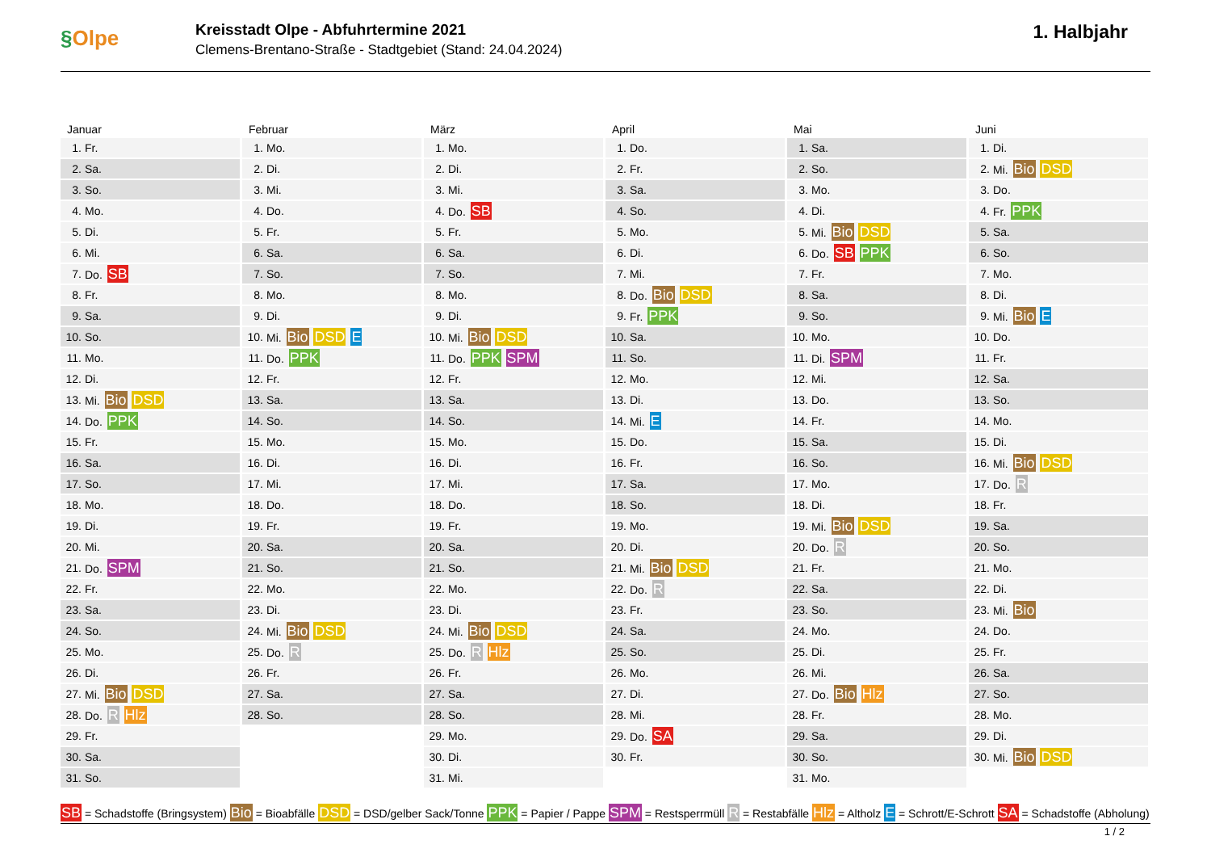§Olpe
Kreisstadt Olpe - Abfuhrtermine 2021
Clemens-Brentano-Straße - Stadtgebiet (Stand: 24.04.2024)
1. Halbjahr
Januar
| 1. | Fr. |
| 2. | Sa. |
| 3. | So. |
| 4. | Mo. |
| 5. | Di. |
| 6. | Mi. |
| 7. | Do. SB |
| 8. | Fr. |
| 9. | Sa. |
| 10. | So. |
| 11. | Mo. |
| 12. | Di. |
| 13. | Mi. Bio DSD |
| 14. | Do. PPK |
| 15. | Fr. |
| 16. | Sa. |
| 17. | So. |
| 18. | Mo. |
| 19. | Di. |
| 20. | Mi. |
| 21. | Do. SPM |
| 22. | Fr. |
| 23. | Sa. |
| 24. | So. |
| 25. | Mo. |
| 26. | Di. |
| 27. | Mi. Bio DSD |
| 28. | Do. R Hlz |
| 29. | Fr. |
| 30. | Sa. |
| 31. | So. |
Februar
| 1. | Mo. |
| 2. | Di. |
| 3. | Mi. |
| 4. | Do. |
| 5. | Fr. |
| 6. | Sa. |
| 7. | So. |
| 8. | Mo. |
| 9. | Di. |
| 10. | Mi. Bio DSD E |
| 11. | Do. PPK |
| 12. | Fr. |
| 13. | Sa. |
| 14. | So. |
| 15. | Mo. |
| 16. | Di. |
| 17. | Mi. |
| 18. | Do. |
| 19. | Fr. |
| 20. | Sa. |
| 21. | So. |
| 22. | Mo. |
| 23. | Di. |
| 24. | Mi. Bio DSD |
| 25. | Do. R |
| 26. | Fr. |
| 27. | Sa. |
| 28. | So. |
März
| 1. | Mo. |
| 2. | Di. |
| 3. | Mi. |
| 4. | Do. SB |
| 5. | Fr. |
| 6. | Sa. |
| 7. | So. |
| 8. | Mo. |
| 9. | Di. |
| 10. | Mi. Bio DSD |
| 11. | Do. PPK SPM |
| 12. | Fr. |
| 13. | Sa. |
| 14. | So. |
| 15. | Mo. |
| 16. | Di. |
| 17. | Mi. |
| 18. | Do. |
| 19. | Fr. |
| 20. | Sa. |
| 21. | So. |
| 22. | Mo. |
| 23. | Di. |
| 24. | Mi. Bio DSD |
| 25. | Do. R Hlz |
| 26. | Fr. |
| 27. | Sa. |
| 28. | So. |
| 29. | Mo. |
| 30. | Di. |
| 31. | Mi. |
April
| 1. | Do. |
| 2. | Fr. |
| 3. | Sa. |
| 4. | So. |
| 5. | Mo. |
| 6. | Di. |
| 7. | Mi. |
| 8. | Do. Bio DSD |
| 9. | Fr. PPK |
| 10. | Sa. |
| 11. | So. |
| 12. | Mo. |
| 13. | Di. |
| 14. | Mi. E |
| 15. | Do. |
| 16. | Fr. |
| 17. | Sa. |
| 18. | So. |
| 19. | Mo. |
| 20. | Di. |
| 21. | Mi. Bio DSD |
| 22. | Do. R |
| 23. | Fr. |
| 24. | Sa. |
| 25. | So. |
| 26. | Mo. |
| 27. | Di. |
| 28. | Mi. |
| 29. | Do. SA |
| 30. | Fr. |
Mai
| 1. | Sa. |
| 2. | So. |
| 3. | Mo. |
| 4. | Di. |
| 5. | Mi. Bio DSD |
| 6. | Do. SB PPK |
| 7. | Fr. |
| 8. | Sa. |
| 9. | So. |
| 10. | Mo. |
| 11. | Di. SPM |
| 12. | Mi. |
| 13. | Do. |
| 14. | Fr. |
| 15. | Sa. |
| 16. | So. |
| 17. | Mo. |
| 18. | Di. |
| 19. | Mi. Bio DSD |
| 20. | Do. R |
| 21. | Fr. |
| 22. | Sa. |
| 23. | So. |
| 24. | Mo. |
| 25. | Di. |
| 26. | Mi. |
| 27. | Do. Bio Hlz |
| 28. | Fr. |
| 29. | Sa. |
| 30. | So. |
| 31. | Mo. |
Juni
| 1. | Di. |
| 2. | Mi. Bio DSD |
| 3. | Do. |
| 4. | Fr. PPK |
| 5. | Sa. |
| 6. | So. |
| 7. | Mo. |
| 8. | Di. |
| 9. | Mi. Bio E |
| 10. | Do. |
| 11. | Fr. |
| 12. | Sa. |
| 13. | So. |
| 14. | Mo. |
| 15. | Di. |
| 16. | Mi. Bio DSD |
| 17. | Do. R |
| 18. | Fr. |
| 19. | Sa. |
| 20. | So. |
| 21. | Mo. |
| 22. | Di. |
| 23. | Mi. Bio |
| 24. | Do. |
| 25. | Fr. |
| 26. | Sa. |
| 27. | So. |
| 28. | Mo. |
| 29. | Di. |
| 30. | Mi. Bio DSD |
SB = Schadstoffe (Bringsystem) Bio = Bioabfälle DSD = DSD/gelber Sack/Tonne PPK = Papier / Pappe SPM = Restsperrmüll R = Restabfälle Hlz = Altholz E = Schrott/E-Schrott SA = Schadstoffe (Abholung)
1 / 2